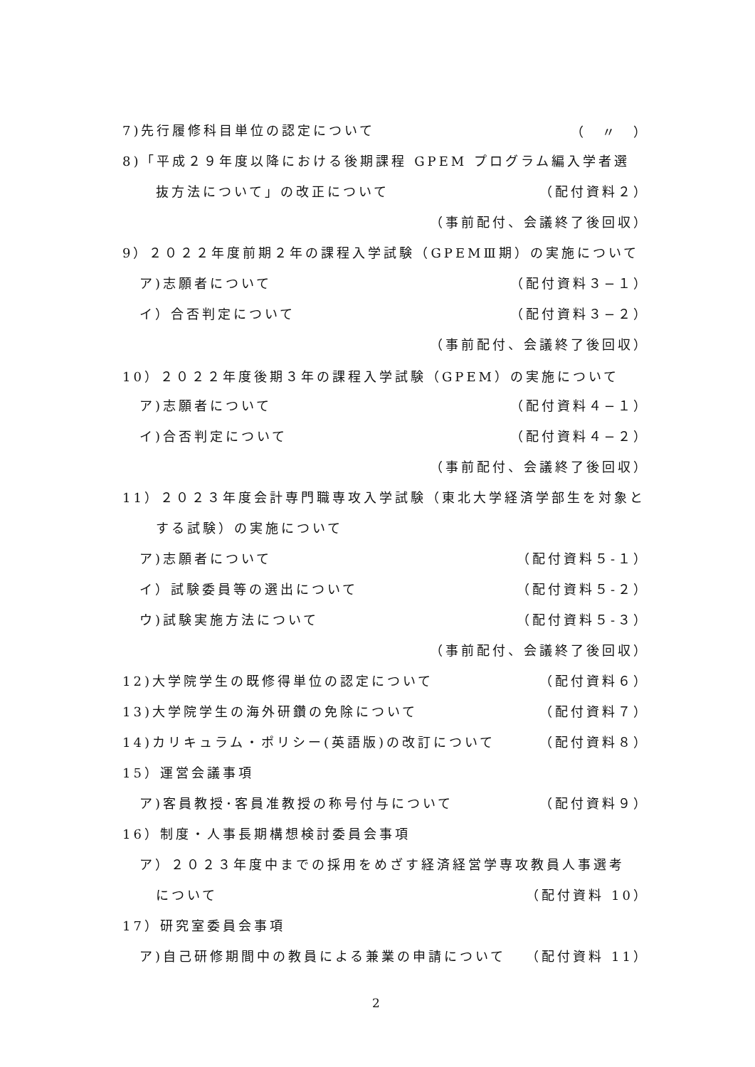7)先行履修科目単位の認定について （　〃　）
8)「平成２９年度以降における後期課程 GPEM プログラム編入学者選
抜方法について」の改正について （配付資料２）
（事前配付、会議終了後回収）
9）２０２２年度前期２年の課程入学試験（GPEMⅢ期）の実施について
ア)志願者について （配付資料３−１）
イ）合否判定について （配付資料３−２）
（事前配付、会議終了後回収）
10）２０２２年度後期３年の課程入学試験（GPEM）の実施について
ア)志願者について （配付資料４−１）
イ)合否判定について （配付資料４−２）
（事前配付、会議終了後回収）
11）２０２３年度会計専門職専攻入学試験（東北大学経済学部生を対象と
する試験）の実施について
ア)志願者について （配付資料５-１）
イ）試験委員等の選出について （配付資料５-２）
ウ)試験実施方法について （配付資料５-３）
（事前配付、会議終了後回収）
12)大学院学生の既修得単位の認定について （配付資料６）
13)大学院学生の海外研鑽の免除について （配付資料７）
14)カリキュラム・ポリシー(英語版)の改訂について （配付資料８）
15）運営会議事項
ア)客員教授･客員准教授の称号付与について （配付資料９）
16）制度・人事長期構想検討委員会事項
ア）２０２３年度中までの採用をめざす経済経営学専攻教員人事選考
について （配付資料 10）
17）研究室委員会事項
ア)自己研修期間中の教員による兼業の申請について （配付資料 11）
2